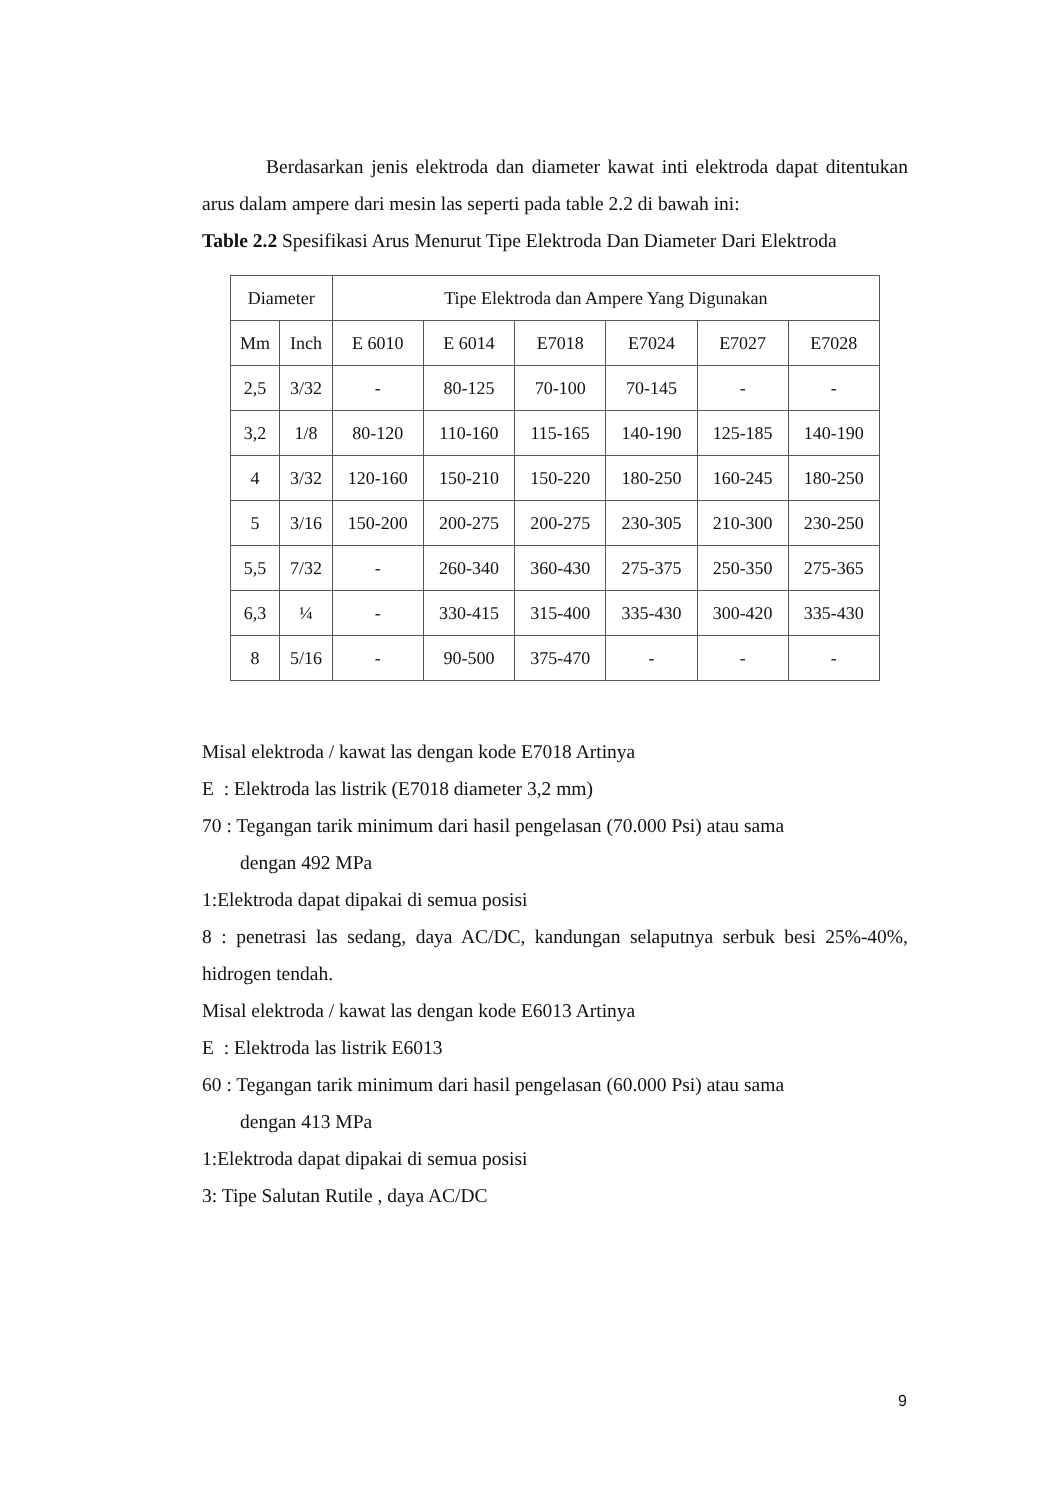Berdasarkan jenis elektroda dan diameter kawat inti elektroda dapat ditentukan arus dalam ampere dari mesin las seperti pada table 2.2 di bawah ini:
Table 2.2 Spesifikasi Arus Menurut Tipe Elektroda Dan Diameter Dari Elektroda
| Diameter | | Tipe Elektroda dan Ampere Yang Digunakan | | | | | |
| --- | --- | --- | --- | --- | --- | --- | --- |
| Mm | Inch | E 6010 | E 6014 | E7018 | E7024 | E7027 | E7028 |
| 2,5 | 3/32 | - | 80-125 | 70-100 | 70-145 | - | - |
| 3,2 | 1/8 | 80-120 | 110-160 | 115-165 | 140-190 | 125-185 | 140-190 |
| 4 | 3/32 | 120-160 | 150-210 | 150-220 | 180-250 | 160-245 | 180-250 |
| 5 | 3/16 | 150-200 | 200-275 | 200-275 | 230-305 | 210-300 | 230-250 |
| 5,5 | 7/32 | - | 260-340 | 360-430 | 275-375 | 250-350 | 275-365 |
| 6,3 | ¼ | - | 330-415 | 315-400 | 335-430 | 300-420 | 335-430 |
| 8 | 5/16 | - | 90-500 | 375-470 | - | - | - |
Misal elektroda / kawat las dengan kode E7018 Artinya
E : Elektroda las listrik (E7018 diameter 3,2 mm)
70 : Tegangan tarik minimum dari hasil pengelasan (70.000 Psi) atau sama
dengan 492 MPa
1:Elektroda dapat dipakai di semua posisi
8 : penetrasi las sedang, daya AC/DC, kandungan selaputnya serbuk besi 25%-40%, hidrogen tendah.
Misal elektroda / kawat las dengan kode E6013 Artinya
E : Elektroda las listrik E6013
60 : Tegangan tarik minimum dari hasil pengelasan (60.000 Psi) atau sama
dengan 413 MPa
1:Elektroda dapat dipakai di semua posisi
3: Tipe Salutan Rutile , daya AC/DC
9